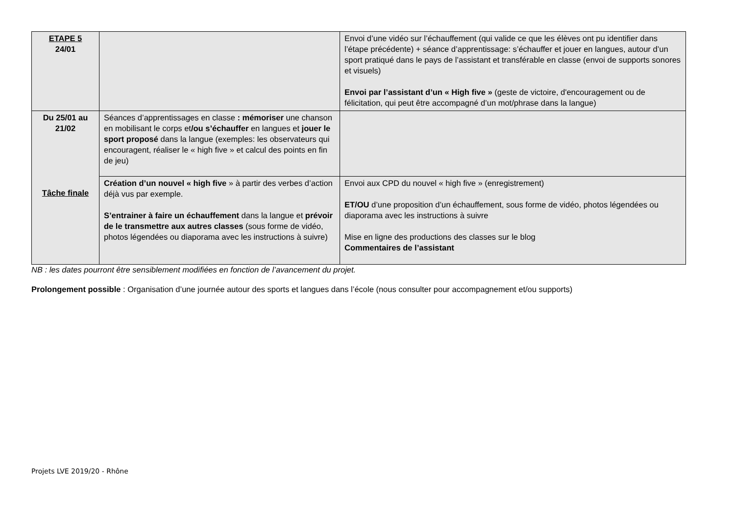| ETAPE 5 24/01 | | Envoi d’une vidéo sur l’échauffement (qui valide ce que les élèves ont pu identifier dans l’étape précédente) + séance d’apprentissage: s’échauffer et jouer en langues, autour d’un sport pratiqué dans le pays de l’assistant et transférable en classe (envoi de supports sonores et visuels) Envoi par l’assistant d’un « High five » (geste de victoire, d'encouragement ou de félicitation, qui peut être accompagné d’un mot/phrase dans la langue) |
| Du 25/01 au 21/02 Tâche finale | Séances d’apprentissages en classe : mémoriser une chanson en mobilisant le corps et /ou s’échauffer en langues et jouer le sport proposé dans la langue (exemples: les observateurs qui encouragent, réaliser le « high five » et calcul des points en fin de jeu) | |
| | Création d’un nouvel « high five » à partir des verbes d’action déjà vus par exemple. S’entrainer à faire un échauffement dans la langue et prévoir de le transmettre aux autres classes (sous forme de vidéo, photos légendées ou diaporama avec les instructions à suivre) | Envoi aux CPD du nouvel « high five » (enregistrement) ET/OU d’une proposition d’un échauffement, sous forme de vidéo, photos légendées ou diaporama avec les instructions à suivre Mise en ligne des productions des classes sur le blog Commentaires de l’assistant |
NB : les dates pourront être sensiblement modifiées en fonction de l’avancement du projet.
Prolongement possible : Organisation d’une journée autour des sports et langues dans l’école (nous consulter pour accompagnement et/ou supports)
Projets LVE 2019/20 - Rhône